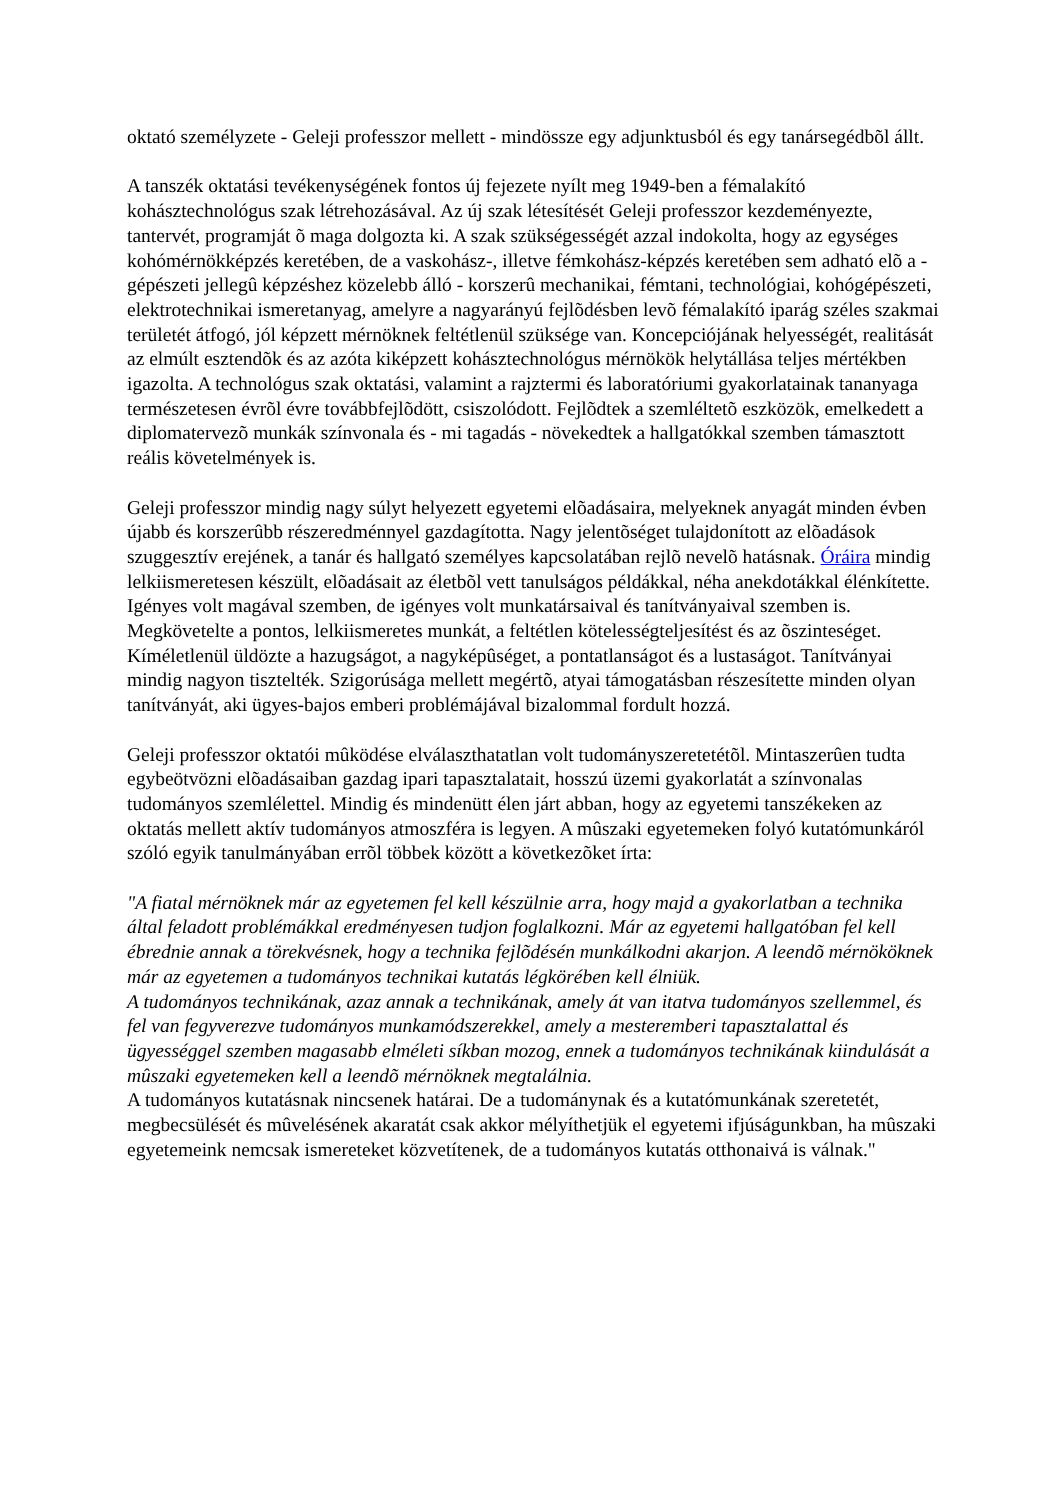oktató személyzete - Geleji professzor mellett - mindössze egy adjunktusból és egy tanársegédbõl állt.
A tanszék oktatási tevékenységének fontos új fejezete nyílt meg 1949-ben a fémalakító kohásztechnológus szak létrehozásával. Az új szak létesítését Geleji professzor kezdeményezte, tantervét, programját õ maga dolgozta ki. A szak szükségességét azzal indokolta, hogy az egységes kohómérnökképzés keretében, de a vaskohász-, illetve fémkohász-képzés keretében sem adható elõ a - gépészeti jellegû képzéshez közelebb álló - korszerû mechanikai, fémtani, technológiai, kohógépészeti, elektrotechnikai ismeretanyag, amelyre a nagyarányú fejlõdésben levõ fémalakító iparág széles szakmai területét átfogó, jól képzett mérnöknek feltétlenül szüksége van. Koncepciójának helyességét, realitását az elmúlt esztendõk és az azóta kiképzett kohásztechnológus mérnökök helytállása teljes mértékben igazolta. A technológus szak oktatási, valamint a rajztermi és laboratóriumi gyakorlatainak tananyaga természetesen évrõl évre továbbfejlõdött, csiszolódott. Fejlõdtek a szemléltetõ eszközök, emelkedett a diplomatervezõ munkák színvonala és - mi tagadás - növekedtek a hallgatókkal szemben támasztott reális követelmények is.
Geleji professzor mindig nagy súlyt helyezett egyetemi elõadásaira, melyeknek anyagát minden évben újabb és korszerûbb részeredménnyel gazdagította. Nagy jelentõséget tulajdonított az elõadások szuggesztív erejének, a tanár és hallgató személyes kapcsolatában rejlõ nevelõ hatásnak. Óráira mindig lelkiismeretesen készült, elõadásait az életbõl vett tanulságos példákkal, néha anekdotákkal élénkítette. Igényes volt magával szemben, de igényes volt munkatársaival és tanítványaival szemben is. Megkövetelte a pontos, lelkiismeretes munkát, a feltétlen kötelességteljesítést és az õszinteséget. Kíméletlenül üldözte a hazugságot, a nagyképûséget, a pontatlanságot és a lustaságot. Tanítványai mindig nagyon tisztelték. Szigorúsága mellett megértõ, atyai támogatásban részesítette minden olyan tanítványát, aki ügyes-bajos emberi problémájával bizalommal fordult hozzá.
Geleji professzor oktatói mûködése elválaszthatatlan volt tudományszeretetétõl. Mintaszerûen tudta egybeötvözni elõadásaiban gazdag ipari tapasztalatait, hosszú üzemi gyakorlatát a színvonalas tudományos szemlélettel. Mindig és mindenütt élen járt abban, hogy az egyetemi tanszékeken az oktatás mellett aktív tudományos atmoszféra is legyen. A mûszaki egyetemeken folyó kutatómunkáról szóló egyik tanulmányában errõl többek között a következõket írta:
"A fiatal mérnöknek már az egyetemen fel kell készülnie arra, hogy majd a gyakorlatban a technika által feladott problémákkal eredményesen tudjon foglalkozni. Már az egyetemi hallgatóban fel kell ébrednie annak a törekvésnek, hogy a technika fejlõdésén munkálkodni akarjon. A leendõ mérnököknek már az egyetemen a tudományos technikai kutatás légkörében kell élniük.
A tudományos technikának, azaz annak a technikának, amely át van itatva tudományos szellemmel, és fel van fegyverezve tudományos munkamódszerekkel, amely a mesteremberi tapasztalattal és ügyességgel szemben magasabb elméleti síkban mozog, ennek a tudományos technikának kiindulását a mûszaki egyetemeken kell a leendõ mérnöknek megtalálnia.
A tudományos kutatásnak nincsenek határai. De a tudománynak és a kutatómunkának szeretetét, megbecsülését és mûvelésének akaratát csak akkor mélyíthetjük el egyetemi ifjúságunkban, ha mûszaki egyetemeink nemcsak ismereteket közvetítenek, de a tudományos kutatás otthonaivá is válnak."